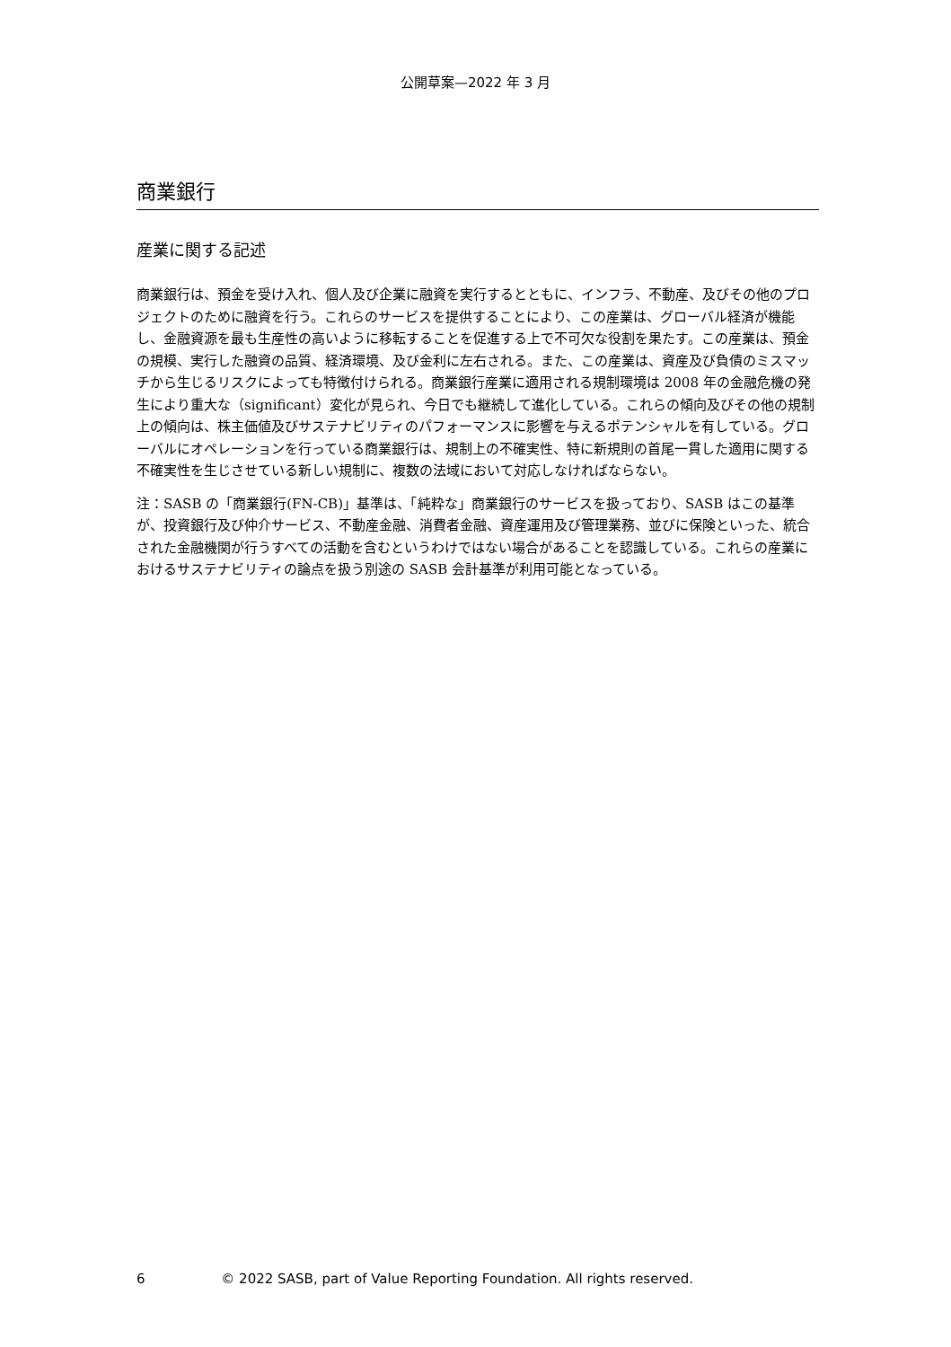公開草案—2022 年 3 月
商業銀行
産業に関する記述
商業銀行は、預金を受け入れ、個人及び企業に融資を実行するとともに、インフラ、不動産、及びその他のプロジェクトのために融資を行う。これらのサービスを提供することにより、この産業は、グローバル経済が機能し、金融資源を最も生産性の高いように移転することを促進する上で不可欠な役割を果たす。この産業は、預金の規模、実行した融資の品質、経済環境、及び金利に左右される。また、この産業は、資産及び負債のミスマッチから生じるリスクによっても特徴付けられる。商業銀行産業に適用される規制環境は 2008 年の金融危機の発生により重大な（significant）変化が見られ、今日でも継続して進化している。これらの傾向及びその他の規制上の傾向は、株主価値及びサステナビリティのパフォーマンスに影響を与えるポテンシャルを有している。グローバルにオペレーションを行っている商業銀行は、規制上の不確実性、特に新規則の首尾一貫した適用に関する不確実性を生じさせている新しい規制に、複数の法域において対応しなければならない。
注：SASB の「商業銀行(FN-CB)」基準は、「純粋な」商業銀行のサービスを扱っており、SASB はこの基準が、投資銀行及び仲介サービス、不動産金融、消費者金融、資産運用及び管理業務、並びに保険といった、統合された金融機関が行うすべての活動を含むというわけではない場合があることを認識している。これらの産業におけるサステナビリティの論点を扱う別途の SASB 会計基準が利用可能となっている。
6 © 2022 SASB, part of Value Reporting Foundation. All rights reserved.